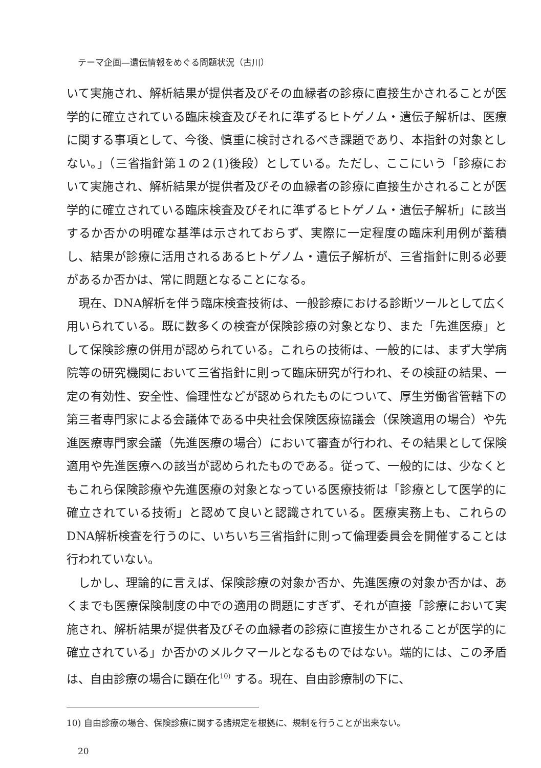テーマ企画—遺伝情報をめぐる問題状況（古川）
いて実施され、解析結果が提供者及びその血縁者の診療に直接生かされることが医学的に確立されている臨床検査及びそれに準ずるヒトゲノム・遺伝子解析は、医療に関する事項として、今後、慎重に検討されるべき課題であり、本指針の対象としない。」（三省指針第１の２(1)後段）としている。ただし、ここにいう「診療において実施され、解析結果が提供者及びその血縁者の診療に直接生かされることが医学的に確立されている臨床検査及びそれに準ずるヒトゲノム・遺伝子解析」に該当するか否かの明確な基準は示されておらず、実際に一定程度の臨床利用例が蓄積し、結果が診療に活用されるあるヒトゲノム・遺伝子解析が、三省指針に則る必要があるか否かは、常に問題となることになる。
現在、DNA解析を伴う臨床検査技術は、一般診療における診断ツールとして広く用いられている。既に数多くの検査が保険診療の対象となり、また「先進医療」として保険診療の併用が認められている。これらの技術は、一般的には、まず大学病院等の研究機関において三省指針に則って臨床研究が行われ、その検証の結果、一定の有効性、安全性、倫理性などが認められたものについて、厚生労働省管轄下の第三者専門家による会議体である中央社会保険医療協議会（保険適用の場合）や先進医療専門家会議（先進医療の場合）において審査が行われ、その結果として保険適用や先進医療への該当が認められたものである。従って、一般的には、少なくともこれら保険診療や先進医療の対象となっている医療技術は「診療として医学的に確立されている技術」と認めて良いと認識されている。医療実務上も、これらのDNA解析検査を行うのに、いちいち三省指針に則って倫理委員会を開催することは行われていない。
しかし、理論的に言えば、保険診療の対象か否か、先進医療の対象か否かは、あくまでも医療保険制度の中での適用の問題にすぎず、それが直接「診療において実施され、解析結果が提供者及びその血縁者の診療に直接生かされることが医学的に確立されている」か否かのメルクマールとなるものではない。端的には、この矛盾は、自由診療の場合に顕在化<sup>10)</sup> する。現在、自由診療制の下に、
10) 自由診療の場合、保険診療に関する諸規定を根拠に、規制を行うことが出来ない。
20